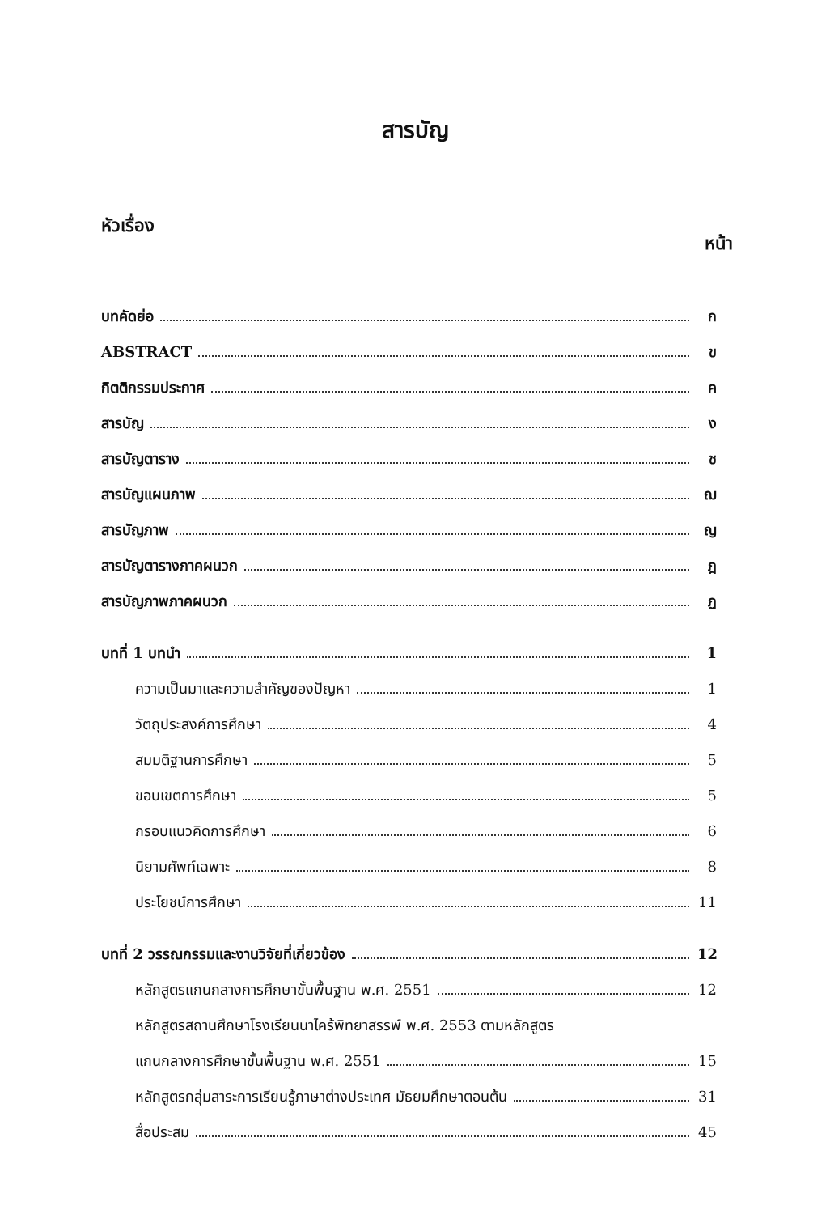สารบัญ
หัวเรื่อง หน้า
บทคัดย่อ ก
ABSTRACT ข
กิตติกรรมประกาศ ค
สารบัญ ง
สารบัญตาราง ช
สารบัญแผนภาพ ฌ
สารบัญภาพ ญ
สารบัญตารางภาคผนวก ฎ
สารบัญภาพภาคผนวก ฏ
บทที่ 1 บทนำ 1
ความเป็นมาและความสำคัญของปัญหา 1
วัตถุประสงค์การศึกษา 4
สมมติฐานการศึกษา 5
ขอบเขตการศึกษา 5
กรอบแนวคิดการศึกษา 6
นิยามศัพท์เฉพาะ 8
ประโยชน์การศึกษา 11
บทที่ 2 วรรณกรรมและงานวิจัยที่เกี่ยวข้อง 12
หลักสูตรแกนกลางการศึกษาขั้นพื้นฐาน พ.ศ. 2551 12
หลักสูตรสถานศึกษาโรงเรียนนาไคร้พิทยาสรรพ์ พ.ศ. 2553 ตามหลักสูตร
แกนกลางการศึกษาขั้นพื้นฐาน พ.ศ. 2551 15
หลักสูตรกลุ่มสาระการเรียนรู้ภาษาต่างประเทศ มัธยมศึกษาตอนต้น 31
สื่อประสม 45